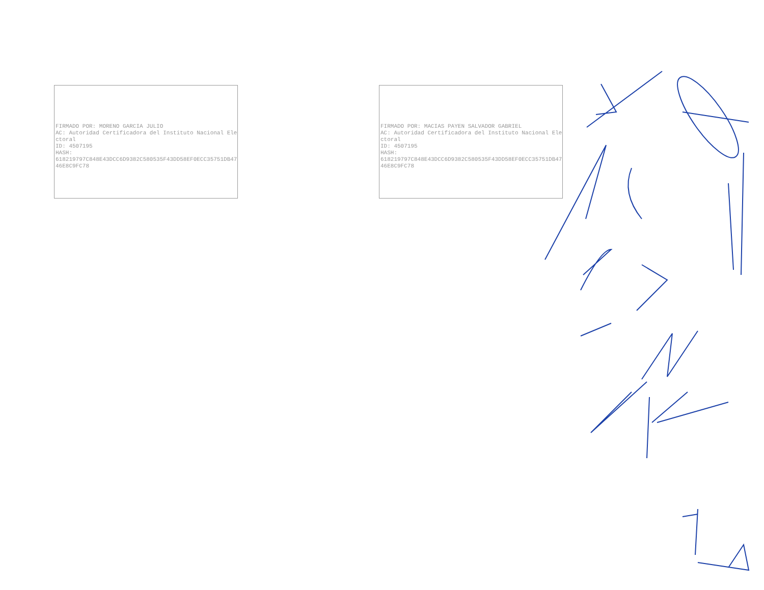FIRMADO POR: MORENO GARCIA JULIO
AC: Autoridad Certificadora del Instituto Nacional Electoral
ID: 4507195
HASH:
618219797C848E43DCC6D9382C580535F43DD58EF0ECC35751DB4746E8C9FC78
FIRMADO POR: MACIAS PAYEN SALVADOR GABRIEL
AC: Autoridad Certificadora del Instituto Nacional Electoral
ID: 4507195
HASH:
618219797C848E43DCC6D9382C580535F43DD58EF0ECC35751DB4746E8C9FC78